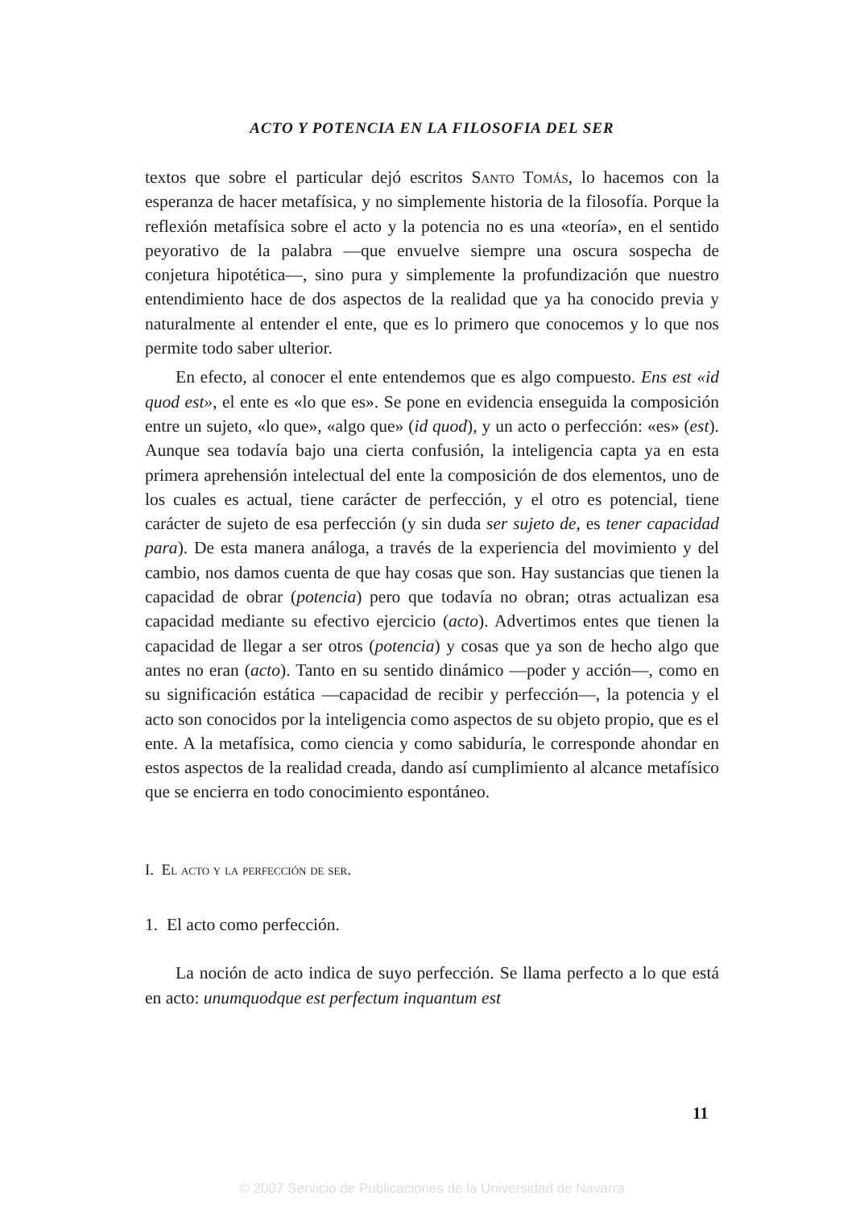ACTO Y POTENCIA EN LA FILOSOFIA DEL SER
textos que sobre el particular dejó escritos Santo Tomás, lo hacemos con la esperanza de hacer metafísica, y no simplemente historia de la filosofía. Porque la reflexión metafísica sobre el acto y la potencia no es una «teoría», en el sentido peyorativo de la palabra —que envuelve siempre una oscura sospecha de conjetura hipotética—, sino pura y simplemente la profundización que nuestro entendimiento hace de dos aspectos de la realidad que ya ha conocido previa y naturalmente al entender el ente, que es lo primero que conocemos y lo que nos permite todo saber ulterior.
En efecto, al conocer el ente entendemos que es algo compuesto. Ens est «id quod est», el ente es «lo que es». Se pone en evidencia enseguida la composición entre un sujeto, «lo que», «algo que» (id quod), y un acto o perfección: «es» (est). Aunque sea todavía bajo una cierta confusión, la inteligencia capta ya en esta primera aprehensión intelectual del ente la composición de dos elementos, uno de los cuales es actual, tiene carácter de perfección, y el otro es potencial, tiene carácter de sujeto de esa perfección (y sin duda ser sujeto de, es tener capacidad para). De esta manera análoga, a través de la experiencia del movimiento y del cambio, nos damos cuenta de que hay cosas que son. Hay sustancias que tienen la capacidad de obrar (potencia) pero que todavía no obran; otras actualizan esa capacidad mediante su efectivo ejercicio (acto). Advertimos entes que tienen la capacidad de llegar a ser otros (potencia) y cosas que ya son de hecho algo que antes no eran (acto). Tanto en su sentido dinámico —poder y acción—, como en su significación estática —capacidad de recibir y perfección—, la potencia y el acto son conocidos por la inteligencia como aspectos de su objeto propio, que es el ente. A la metafísica, como ciencia y como sabiduría, le corresponde ahondar en estos aspectos de la realidad creada, dando así cumplimiento al alcance metafísico que se encierra en todo conocimiento espontáneo.
I. El acto y la perfección de ser.
1. El acto como perfección.
La noción de acto indica de suyo perfección. Se llama perfecto a lo que está en acto: unumquodque est perfectum inquantum est
11
© 2007 Servicio de Publicaciones de la Universidad de Navarra